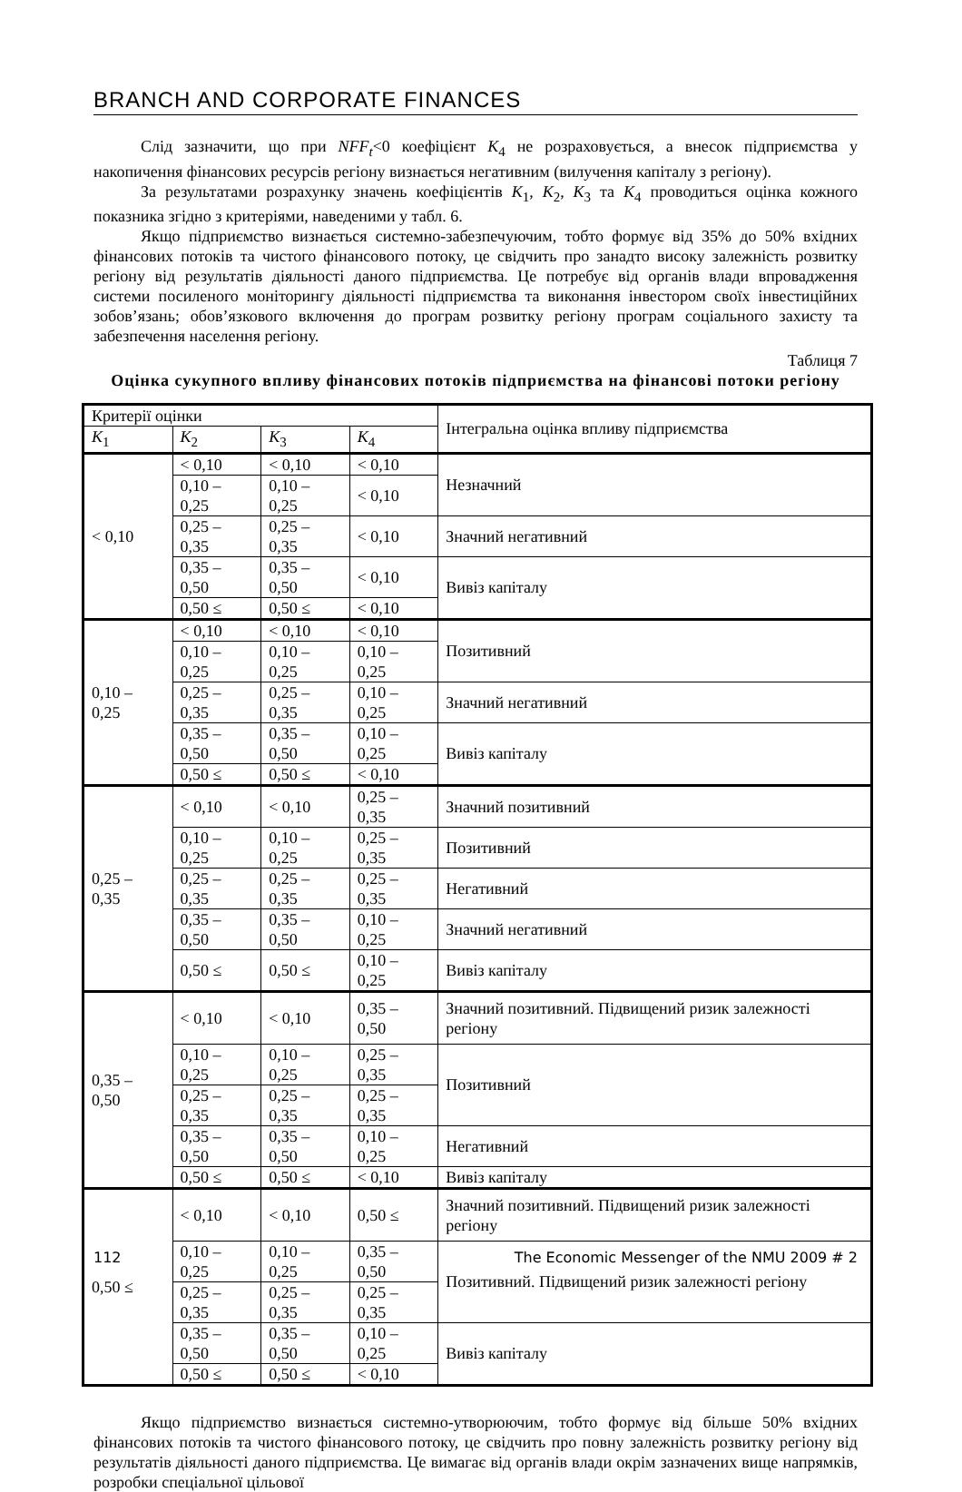BRANCH AND CORPORATE FINANCES
Слід зазначити, що при NFF<sub>t</sub><0 коефіцієнт K<sub>4</sub> не розраховується, а внесок підприємства у накопичення фінансових ресурсів регіону визнається негативним (вилучення капіталу з регіону).
За результатами розрахунку значень коефіцієнтів K<sub>1</sub>, K<sub>2</sub>, K<sub>3</sub> та K<sub>4</sub> проводиться оцінка кожного показника згідно з критеріями, наведеними у табл. 6.
Якщо підприємство визнається системно-забезпечуючим, тобто формує від 35% до 50% вхідних фінансових потоків та чистого фінансового потоку, це свідчить про занадто високу залежність розвитку регіону від результатів діяльності даного підприємства. Це потребує від органів влади впровадження системи посиленого моніторингу діяльності підприємства та виконання інвестором своїх інвестиційних зобов’язань; обов’язкового включення до програм розвитку регіону програм соціального захисту та забезпечення населення регіону.
Таблиця 7
Оцінка сукупного впливу фінансових потоків підприємства на фінансові потоки регіону
| Критерії оцінки | | | | Інтегральна оцінка впливу підприємства |
| K<sub>1</sub> | K<sub>2</sub> | K<sub>3</sub> | K<sub>4</sub> | |
| < 0,10 | < 0,10 | < 0,10 | < 0,10 | Незначний |
| | 0,10 – 0,25 | 0,10 – 0,25 | < 0,10 | |
| | 0,25 – 0,35 | 0,25 – 0,35 | < 0,10 | Значний негативний |
| | 0,35 – 0,50 | 0,35 – 0,50 | < 0,10 | Вивіз капіталу |
| | 0,50 ≤ | 0,50 ≤ | < 0,10 | |
| 0,10 – 0,25 | < 0,10 | < 0,10 | < 0,10 | Позитивний |
| | 0,10 – 0,25 | 0,10 – 0,25 | 0,10 – 0,25 | |
| | 0,25 – 0,35 | 0,25 – 0,35 | 0,10 – 0,25 | Значний негативний |
| | 0,35 – 0,50 | 0,35 – 0,50 | 0,10 – 0,25 | Вивіз капіталу |
| | 0,50 ≤ | 0,50 ≤ | < 0,10 | |
| 0,25 – 0,35 | < 0,10 | < 0,10 | 0,25 – 0,35 | Значний позитивний |
| | 0,10 – 0,25 | 0,10 – 0,25 | 0,25 – 0,35 | Позитивний |
| | 0,25 – 0,35 | 0,25 – 0,35 | 0,25 – 0,35 | Негативний |
| | 0,35 – 0,50 | 0,35 – 0,50 | 0,10 – 0,25 | Значний негативний |
| | 0,50 ≤ | 0,50 ≤ | 0,10 – 0,25 | Вивіз капіталу |
| 0,35 – 0,50 | < 0,10 | < 0,10 | 0,35 – 0,50 | Значний позитивний. Підвищений ризик залежності регіону |
| | 0,10 – 0,25 | 0,10 – 0,25 | 0,25 – 0,35 | Позитивний |
| | 0,25 – 0,35 | 0,25 – 0,35 | 0,25 – 0,35 | |
| | 0,35 – 0,50 | 0,35 – 0,50 | 0,10 – 0,25 | Негативний |
| | 0,50 ≤ | 0,50 ≤ | < 0,10 | Вивіз капіталу |
| 0,50 ≤ | < 0,10 | < 0,10 | 0,50 ≤ | Значний позитивний. Підвищений ризик залежності регіону |
| | 0,10 – 0,25 | 0,10 – 0,25 | 0,35 – 0,50 | Позитивний. Підвищений ризик залежності регіону |
| | 0,25 – 0,35 | 0,25 – 0,35 | 0,25 – 0,35 | |
| | 0,35 – 0,50 | 0,35 – 0,50 | 0,10 – 0,25 | Вивіз капіталу |
| | 0,50 ≤ | 0,50 ≤ | < 0,10 | |
Якщо підприємство визнається системно-утворюючим, тобто формує від більше 50% вхідних фінансових потоків та чистого фінансового потоку, це свідчить про повну залежність розвитку регіону від результатів діяльності даного підприємства. Це вимагає від органів влади окрім зазначених вище напрямків, розробки спеціальної цільової
112 The Economic Messenger of the NMU 2009 # 2